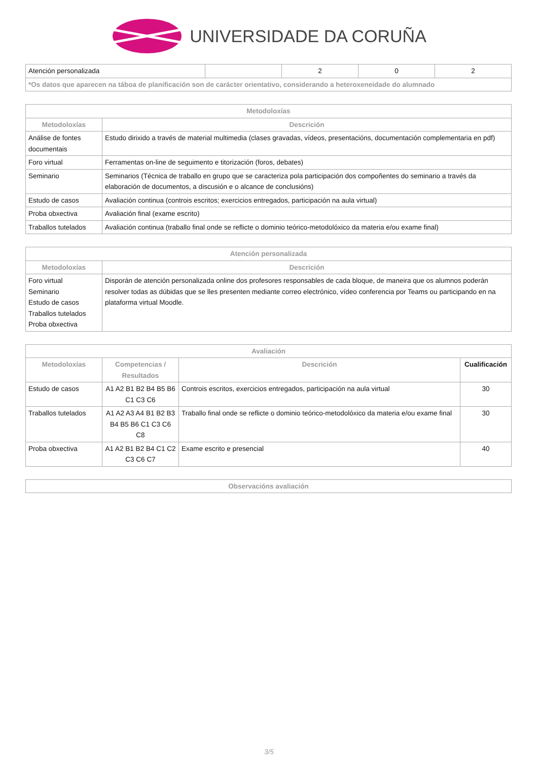UNIVERSIDADE DA CORUÑA
| Atención personalizada | | 2 | 0 | 2 |
| *Os datos que aparecen na táboa de planificación son de carácter orientativo, considerando a heteroxeneidade do alumnado | | | | |
| Metodoloxías | |
| --- | --- |
| Metodoloxías | Descrición |
| Análise de fontes documentais | Estudo dirixido a través de material multimedia (clases gravadas, vídeos, presentacións, documentación complementaria en pdf) |
| Foro virtual | Ferramentas on-line de seguimento e titorización (foros, debates) |
| Seminario | Seminarios (Técnica de traballo en grupo que se caracteriza pola participación dos compoñentes do seminario a través da elaboración de documentos, a discusión e o alcance de conclusións) |
| Estudo de casos | Avaliación continua (controis escritos; exercicios entregados, participación na aula virtual) |
| Proba obxectiva | Avaliación final (exame escrito) |
| Traballos tutelados | Avaliación continua (traballo final onde se reflicte o dominio teórico-metodolóxico da materia e/ou exame final) |
| Atención personalizada | |
| --- | --- |
| Metodoloxías | Descrición |
| Foro virtual Seminario Estudo de casos Traballos tutelados Proba obxectiva | Disporán de atención personalizada online dos profesores responsables de cada bloque, de maneira que os alumnos poderán resolver todas as dúbidas que se lles presenten mediante correo electrónico, vídeo conferencia por Teams ou participando en na plataforma virtual Moodle. |
| Avaliación | | | |
| --- | --- | --- | --- |
| Metodoloxías | Competencias / Resultados | Descrición | Cualificación |
| Estudo de casos | A1 A2 B1 B2 B4 B5 B6 C1 C3 C6 | Controis escritos, exercicios entregados, participación na aula virtual | 30 |
| Traballos tutelados | A1 A2 A3 A4 B1 B2 B3 B4 B5 B6 C1 C3 C6 C8 | Traballo final onde se reflicte o dominio teórico-metodolóxico da materia e/ou exame final | 30 |
| Proba obxectiva | A1 A2 B1 B2 B4 C1 C2 C3 C6 C7 | Exame escrito e presencial | 40 |
| Observacións avaliación |
| --- |
3/5